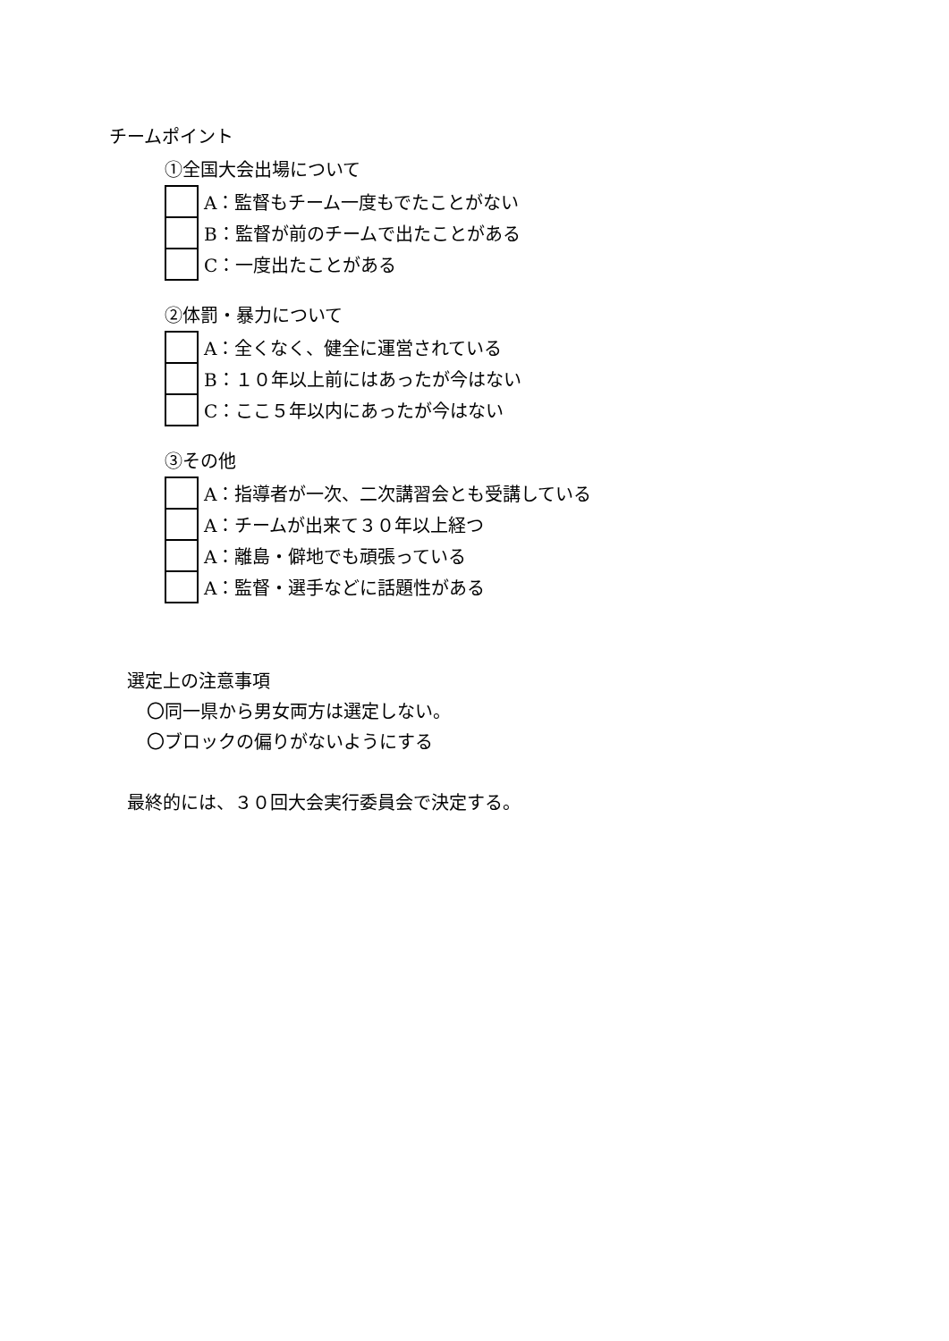チームポイント
①全国大会出場について
| | A：監督もチーム一度もでたことがない |
| | B：監督が前のチームで出たことがある |
| | C：一度出たことがある |
②体罰・暴力について
| | A：全くなく、健全に運営されている |
| | B：１０年以上前にはあったが今はない |
| | C：ここ５年以内にあったが今はない |
③その他
| | A：指導者が一次、二次講習会とも受講している |
| | A：チームが出来て３０年以上経つ |
| | A：離島・僻地でも頑張っている |
| | A：監督・選手などに話題性がある |
選定上の注意事項
〇同一県から男女両方は選定しない。
〇ブロックの偏りがないようにする
最終的には、３０回大会実行委員会で決定する。